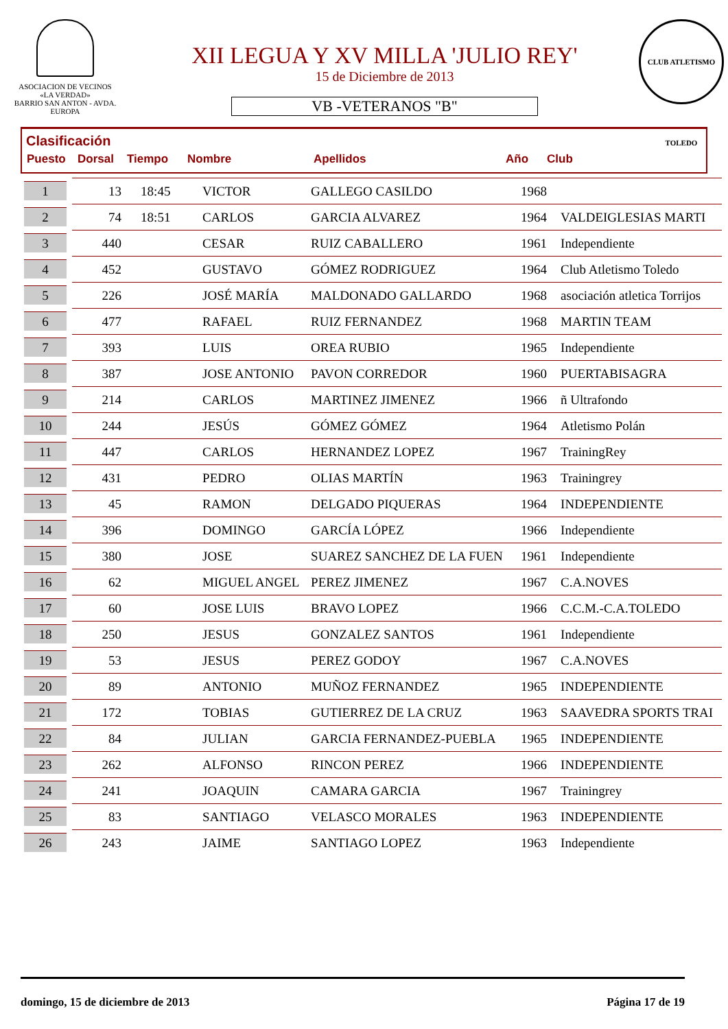ASOCIACION DE VECINOS
«LA VERDAD»
BARRIO SAN ANTON - AVDA. EUROPA
XII LEGUA Y XV MILLA 'JULIO REY'
15 de Diciembre de 2013
VB -VETERANOS "B"
CLUB ATLETISMO TOLEDO
Clasificación
| Puesto | Dorsal | Tiempo | Nombre | Apellidos | Año | Club |
| --- | --- | --- | --- | --- | --- | --- |
| 1 | 13 | 18:45 | VICTOR | GALLEGO CASILDO | 1968 | |
| 2 | 74 | 18:51 | CARLOS | GARCIA ALVAREZ | 1964 | VALDEIGLESIAS MARTI |
| 3 | 440 | | CESAR | RUIZ CABALLERO | 1961 | Independiente |
| 4 | 452 | | GUSTAVO | GÓMEZ RODRIGUEZ | 1964 | Club Atletismo Toledo |
| 5 | 226 | | JOSÉ MARÍA | MALDONADO GALLARDO | 1968 | asociación atletica Torrijos |
| 6 | 477 | | RAFAEL | RUIZ FERNANDEZ | 1968 | MARTIN TEAM |
| 7 | 393 | | LUIS | OREA RUBIO | 1965 | Independiente |
| 8 | 387 | | JOSE ANTONIO | PAVON CORREDOR | 1960 | PUERTABISAGRA |
| 9 | 214 | | CARLOS | MARTINEZ JIMENEZ | 1966 | ñ Ultrafondo |
| 10 | 244 | | JESÚS | GÓMEZ GÓMEZ | 1964 | Atletismo Polán |
| 11 | 447 | | CARLOS | HERNANDEZ LOPEZ | 1967 | TrainingRey |
| 12 | 431 | | PEDRO | OLIAS MARTÍN | 1963 | Trainingrey |
| 13 | 45 | | RAMON | DELGADO PIQUERAS | 1964 | INDEPENDIENTE |
| 14 | 396 | | DOMINGO | GARCÍA LÓPEZ | 1966 | Independiente |
| 15 | 380 | | JOSE | SUAREZ SANCHEZ DE LA FUEN | 1961 | Independiente |
| 16 | 62 | | MIGUEL ANGEL | PEREZ JIMENEZ | 1967 | C.A.NOVES |
| 17 | 60 | | JOSE LUIS | BRAVO LOPEZ | 1966 | C.C.M.-C.A.TOLEDO |
| 18 | 250 | | JESUS | GONZALEZ SANTOS | 1961 | Independiente |
| 19 | 53 | | JESUS | PEREZ GODOY | 1967 | C.A.NOVES |
| 20 | 89 | | ANTONIO | MUÑOZ FERNANDEZ | 1965 | INDEPENDIENTE |
| 21 | 172 | | TOBIAS | GUTIERREZ DE LA CRUZ | 1963 | SAAVEDRA SPORTS TRAI |
| 22 | 84 | | JULIAN | GARCIA FERNANDEZ-PUEBLA | 1965 | INDEPENDIENTE |
| 23 | 262 | | ALFONSO | RINCON PEREZ | 1966 | INDEPENDIENTE |
| 24 | 241 | | JOAQUIN | CAMARA GARCIA | 1967 | Trainingrey |
| 25 | 83 | | SANTIAGO | VELASCO MORALES | 1963 | INDEPENDIENTE |
| 26 | 243 | | JAIME | SANTIAGO LOPEZ | 1963 | Independiente |
domingo, 15 de diciembre de 2013 Página 17 de 19